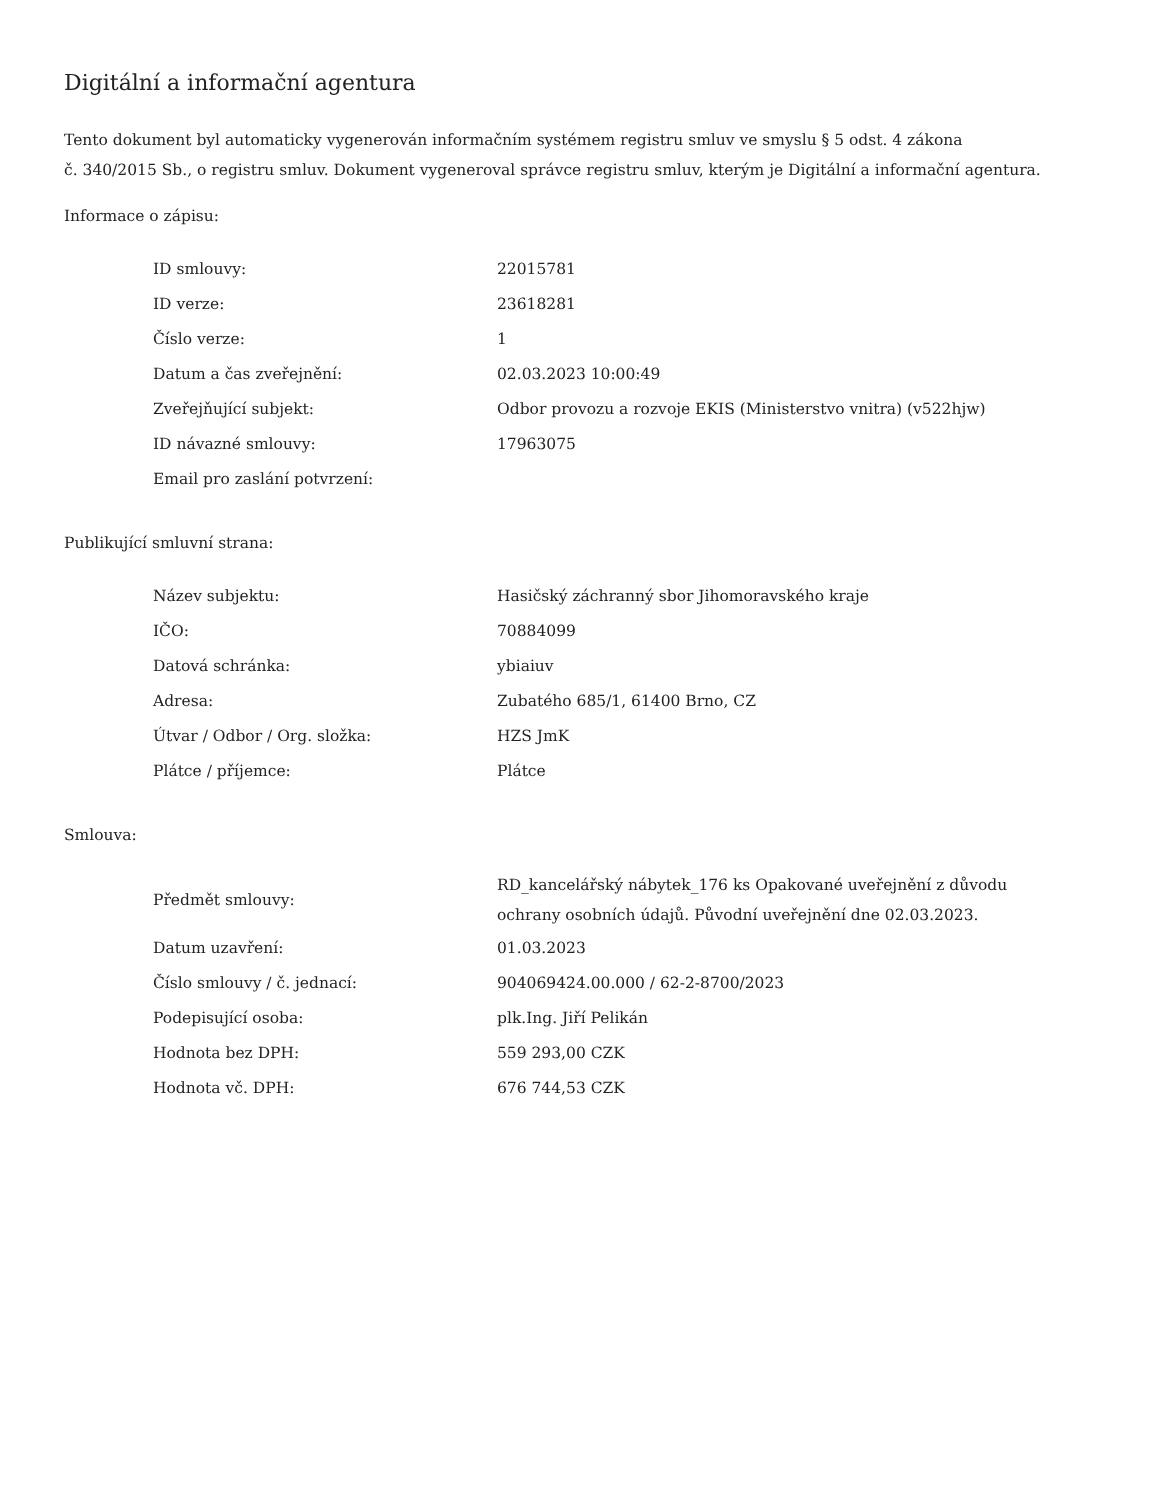Digitální a informační agentura
Tento dokument byl automaticky vygenerován informačním systémem registru smluv ve smyslu § 5 odst. 4 zákona
č. 340/2015 Sb., o registru smluv. Dokument vygeneroval správce registru smluv, kterým je Digitální a informační agentura.
Informace o zápisu:
| ID smlouvy: | 22015781 |
| ID verze: | 23618281 |
| Číslo verze: | 1 |
| Datum a čas zveřejnění: | 02.03.2023 10:00:49 |
| Zveřejňující subjekt: | Odbor provozu a rozvoje EKIS (Ministerstvo vnitra) (v522hjw) |
| ID návazné smlouvy: | 17963075 |
| Email pro zaslání potvrzení: | |
Publikující smluvní strana:
| Název subjektu: | Hasičský záchranný sbor Jihomoravského kraje |
| IČO: | 70884099 |
| Datová schránka: | ybiaiuv |
| Adresa: | Zubatého 685/1, 61400 Brno, CZ |
| Útvar / Odbor / Org. složka: | HZS JmK |
| Plátce / příjemce: | Plátce |
Smlouva:
| Předmět smlouvy: | RD_kancelářský nábytek_176 ks Opakované uveřejnění z důvodu ochrany osobních údajů. Původní uveřejnění dne 02.03.2023. |
| Datum uzavření: | 01.03.2023 |
| Číslo smlouvy / č. jednací: | 904069424.00.000 / 62-2-8700/2023 |
| Podepisující osoba: | plk.Ing. Jiří Pelikán |
| Hodnota bez DPH: | 559 293,00 CZK |
| Hodnota vč. DPH: | 676 744,53 CZK |